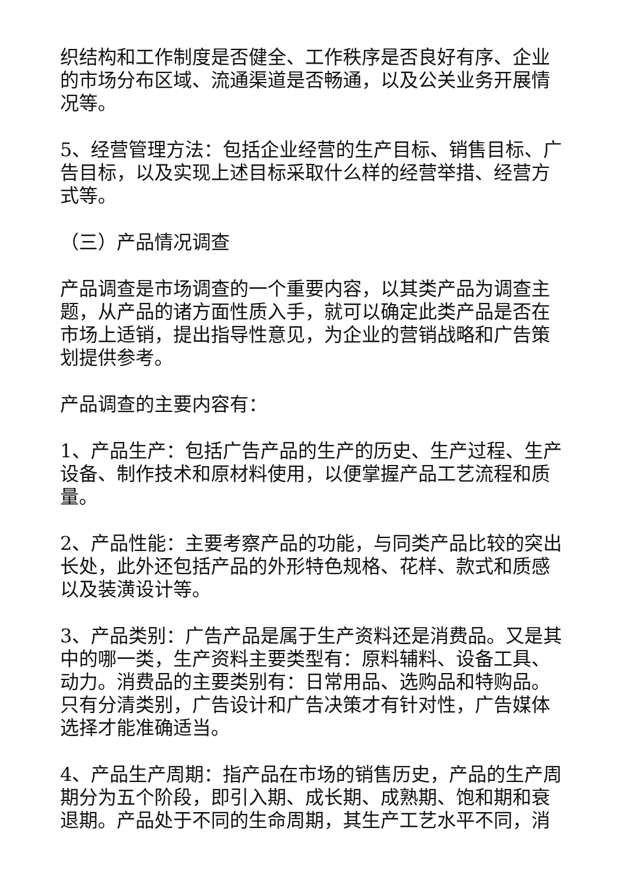织结构和工作制度是否健全、工作秩序是否良好有序、企业的市场分布区域、流通渠道是否畅通，以及公关业务开展情况等。
5、经营管理方法：包括企业经营的生产目标、销售目标、广告目标，以及实现上述目标采取什么样的经营举措、经营方式等。
（三）产品情况调查
产品调查是市场调查的一个重要内容，以其类产品为调查主题，从产品的诸方面性质入手，就可以确定此类产品是否在市场上适销，提出指导性意见，为企业的营销战略和广告策划提供参考。
产品调查的主要内容有：
1、产品生产：包括广告产品的生产的历史、生产过程、生产设备、制作技术和原材料使用，以便掌握产品工艺流程和质量。
2、产品性能：主要考察产品的功能，与同类产品比较的突出长处，此外还包括产品的外形特色规格、花样、款式和质感以及装潢设计等。
3、产品类别：广告产品是属于生产资料还是消费品。又是其中的哪一类，生产资料主要类型有：原料辅料、设备工具、动力。消费品的主要类别有：日常用品、选购品和特购品。只有分清类别，广告设计和广告决策才有针对性，广告媒体选择才能准确适当。
4、产品生产周期：指产品在市场的销售历史，产品的生产周期分为五个阶段，即引入期、成长期、成熟期、饱和期和衰退期。产品处于不同的生命周期，其生产工艺水平不同，消